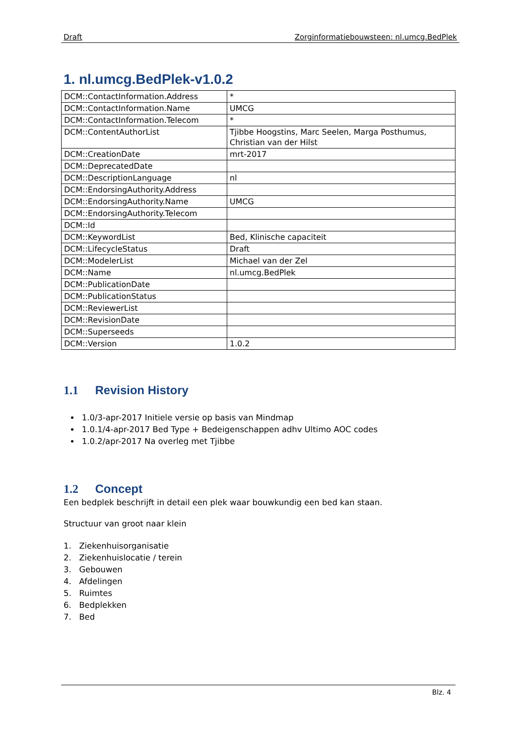Draft Zorginformatiebouwsteen: nl.umcg.BedPlek
1. nl.umcg.BedPlek-v1.0.2
| DCM::ContactInformation.Address | * |
| DCM::ContactInformation.Name | UMCG |
| DCM::ContactInformation.Telecom | * |
| DCM::ContentAuthorList | Tjibbe Hoogstins, Marc Seelen, Marga Posthumus, Christian van der Hilst |
| DCM::CreationDate | mrt-2017 |
| DCM::DeprecatedDate | |
| DCM::DescriptionLanguage | nl |
| DCM::EndorsingAuthority.Address | |
| DCM::EndorsingAuthority.Name | UMCG |
| DCM::EndorsingAuthority.Telecom | |
| DCM::Id | |
| DCM::KeywordList | Bed, Klinische capaciteit |
| DCM::LifecycleStatus | Draft |
| DCM::ModelerList | Michael van der Zel |
| DCM::Name | nl.umcg.BedPlek |
| DCM::PublicationDate | |
| DCM::PublicationStatus | |
| DCM::ReviewerList | |
| DCM::RevisionDate | |
| DCM::Superseeds | |
| DCM::Version | 1.0.2 |
1.1 Revision History
1.0/3-apr-2017 Initiele versie op basis van Mindmap
1.0.1/4-apr-2017 Bed Type + Bedeigenschappen adhv Ultimo AOC codes
1.0.2/apr-2017 Na overleg met Tjibbe
1.2 Concept
Een bedplek beschrijft in detail een plek waar bouwkundig een bed kan staan.
Structuur van groot naar klein
1. Ziekenhuisorganisatie
2. Ziekenhuislocatie / terein
3. Gebouwen
4. Afdelingen
5. Ruimtes
6. Bedplekken
7. Bed
Blz. 4